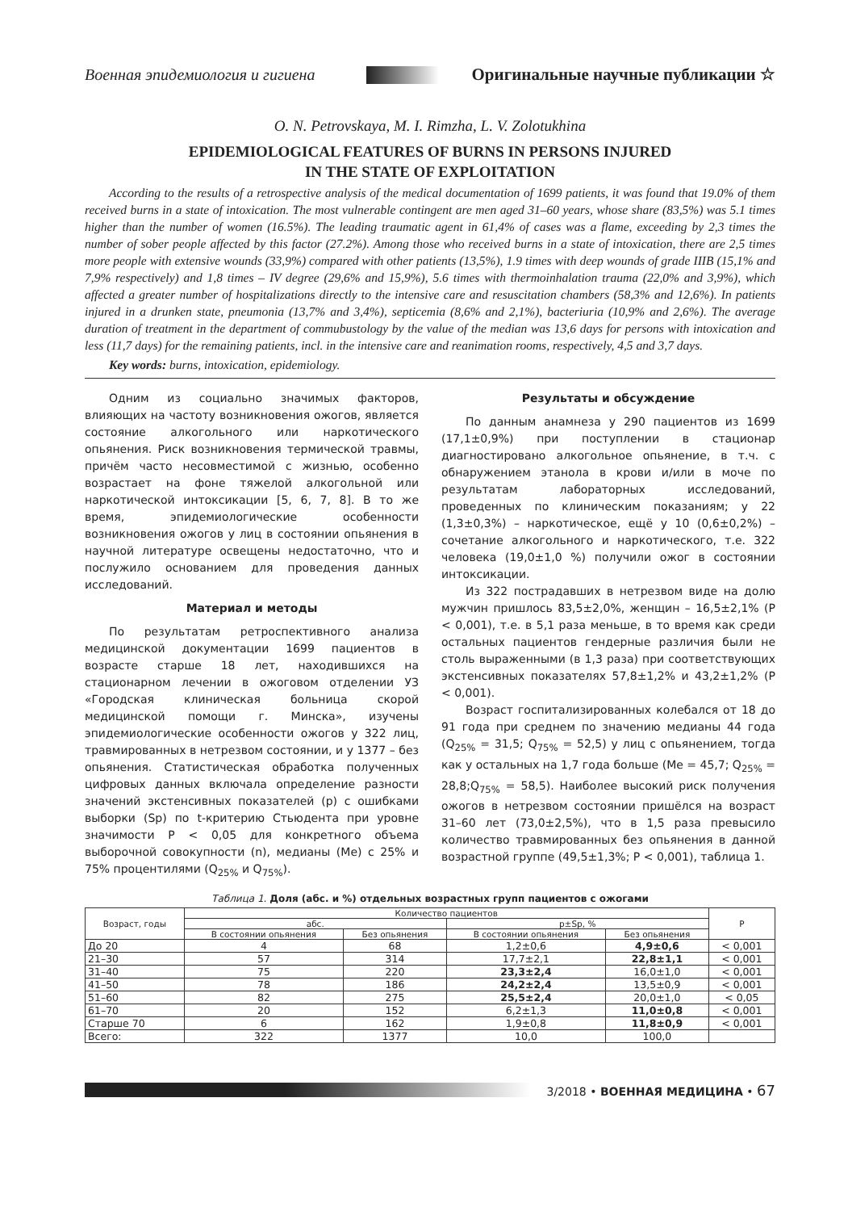Военная эпидемиология и гигиена Оригинальные научные публикации ☆
O. N. Petrovskaya, M. I. Rimzha, L. V. Zolotukhina
EPIDEMIOLOGICAL FEATURES OF BURNS IN PERSONS INJURED
IN THE STATE OF EXPLOITATION
According to the results of a retrospective analysis of the medical documentation of 1699 patients, it was found that 19.0% of them received burns in a state of intoxication. The most vulnerable contingent are men aged 31–60 years, whose share (83,5%) was 5.1 times higher than the number of women (16.5%). The leading traumatic agent in 61,4% of cases was a flame, exceeding by 2,3 times the number of sober people affected by this factor (27.2%). Among those who received burns in a state of intoxication, there are 2,5 times more people with extensive wounds (33,9%) compared with other patients (13,5%), 1.9 times with deep wounds of grade IIIB (15,1% and 7,9% respectively) and 1,8 times – IV degree (29,6% and 15,9%), 5.6 times with thermoinhalation trauma (22,0% and 3,9%), which affected a greater number of hospitalizations directly to the intensive care and resuscitation chambers (58,3% and 12,6%). In patients injured in a drunken state, pneumonia (13,7% and 3,4%), septicemia (8,6% and 2,1%), bacteriuria (10,9% and 2,6%). The average duration of treatment in the department of commubustology by the value of the median was 13,6 days for persons with intoxication and less (11,7 days) for the remaining patients, incl. in the intensive care and reanimation rooms, respectively, 4,5 and 3,7 days.
Key words: burns, intoxication, epidemiology.
Одним из социально значимых факторов, влияющих на частоту возникновения ожогов, является состояние алкогольного или наркотического опьянения. Риск возникновения термической травмы, причём часто несовместимой с жизнью, особенно возрастает на фоне тяжелой алкогольной или наркотической интоксикации [5, 6, 7, 8]. В то же время, эпидемиологические особенности возникновения ожогов у лиц в состоянии опьянения в научной литературе освещены недостаточно, что и послужило основанием для проведения данных исследований.
Материал и методы
По результатам ретроспективного анализа медицинской документации 1699 пациентов в возрасте старше 18 лет, находившихся на стационарном лечении в ожоговом отделении УЗ «Городская клиническая больница скорой медицинской помощи г. Минска», изучены эпидемиологические особенности ожогов у 322 лиц, травмированных в нетрезвом состоянии, и у 1377 – без опьянения. Статистическая обработка полученных цифровых данных включала определение разности значений экстенсивных показателей (p) с ошибками выборки (Sp) по t-критерию Стьюдента при уровне значимости P < 0,05 для конкретного объема выборочной совокупности (n), медианы (Me) с 25% и 75% процентилями (Q<sub>25%</sub> и Q<sub>75%</sub>).
Результаты и обсуждение
По данным анамнеза у 290 пациентов из 1699 (17,1±0,9%) при поступлении в стационар диагностировано алкогольное опьянение, в т.ч. с обнаружением этанола в крови и/или в моче по результатам лабораторных исследований, проведенных по клиническим показаниям; у 22 (1,3±0,3%) – наркотическое, ещё у 10 (0,6±0,2%) – сочетание алкогольного и наркотического, т.е. 322 человека (19,0±1,0 %) получили ожог в состоянии интоксикации.
Из 322 пострадавших в нетрезвом виде на долю мужчин пришлось 83,5±2,0%, женщин – 16,5±2,1% (P < 0,001), т.е. в 5,1 раза меньше, в то время как среди остальных пациентов гендерные различия были не столь выраженными (в 1,3 раза) при соответствующих экстенсивных показателях 57,8±1,2% и 43,2±1,2% (P < 0,001).
Возраст госпитализированных колебался от 18 до 91 года при среднем по значению медианы 44 года (Q<sub>25%</sub> = 31,5; Q<sub>75%</sub> = 52,5) у лиц с опьянением, тогда как у остальных на 1,7 года больше (Me = 45,7; Q<sub>25%</sub> = 28,8;Q<sub>75%</sub> = 58,5). Наиболее высокий риск получения ожогов в нетрезвом состоянии пришёлся на возраст 31–60 лет (73,0±2,5%), что в 1,5 раза превысило количество травмированных без опьянения в данной возрастной группе (49,5±1,3%; P < 0,001), таблица 1.
Таблица 1. Доля (абс. и %) отдельных возрастных групп пациентов с ожогами
| Возраст, годы | Количество пациентов | | | | P |
| --- | --- | --- | --- | --- | --- |
| | абс. | | p±Sp, % | | |
| | В состоянии опьянения | Без опьянения | В состоянии опьянения | Без опьянения | |
| До 20 | 4 | 68 | 1,2±0,6 | 4,9±0,6 | < 0,001 |
| 21–30 | 57 | 314 | 17,7±2,1 | 22,8±1,1 | < 0,001 |
| 31–40 | 75 | 220 | 23,3±2,4 | 16,0±1,0 | < 0,001 |
| 41–50 | 78 | 186 | 24,2±2,4 | 13,5±0,9 | < 0,001 |
| 51–60 | 82 | 275 | 25,5±2,4 | 20,0±1,0 | < 0,05 |
| 61–70 | 20 | 152 | 6,2±1,3 | 11,0±0,8 | < 0,001 |
| Старше 70 | 6 | 162 | 1,9±0,8 | 11,8±0,9 | < 0,001 |
| Всего: | 322 | 1377 | 10,0 | 100,0 | |
3/2018 • ВОЕННАЯ МЕДИЦИНА • 67